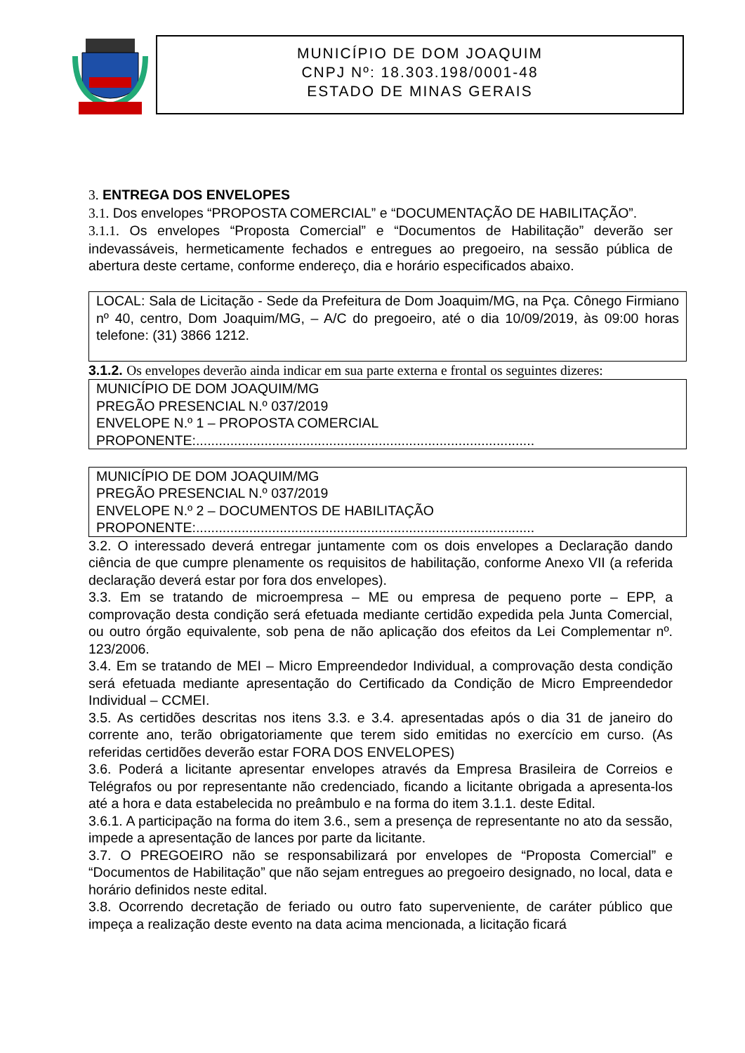MUNICÍPIO DE DOM JOAQUIM
CNPJ Nº: 18.303.198/0001-48
ESTADO DE MINAS GERAIS
3. ENTREGA DOS ENVELOPES
3.1. Dos envelopes “PROPOSTA COMERCIAL” e “DOCUMENTAÇÃO DE HABILITAÇÃO”.
3.1.1. Os envelopes “Proposta Comercial” e “Documentos de Habilitação” deverão ser indevassáveis, hermeticamente fechados e entregues ao pregoeiro, na sessão pública de abertura deste certame, conforme endereço, dia e horário especificados abaixo.
LOCAL: Sala de Licitação - Sede da Prefeitura de Dom Joaquim/MG, na Pça. Cônego Firmiano nº 40, centro, Dom Joaquim/MG, – A/C do pregoeiro, até o dia 10/09/2019, às 09:00 horas telefone: (31) 3866 1212.
3.1.2. Os envelopes deverão ainda indicar em sua parte externa e frontal os seguintes dizeres:
MUNICÍPIO DE DOM JOAQUIM/MG
PREGÃO PRESENCIAL N.º 037/2019
ENVELOPE N.º 1 – PROPOSTA COMERCIAL
PROPONENTE:.........................................................................................
MUNICÍPIO DE DOM JOAQUIM/MG
PREGÃO PRESENCIAL N.º 037/2019
ENVELOPE N.º 2 – DOCUMENTOS DE HABILITAÇÃO
PROPONENTE:.........................................................................................
3.2. O interessado deverá entregar juntamente com os dois envelopes a Declaração dando ciência de que cumpre plenamente os requisitos de habilitação, conforme Anexo VII (a referida declaração deverá estar por fora dos envelopes).
3.3. Em se tratando de microempresa – ME ou empresa de pequeno porte – EPP, a comprovação desta condição será efetuada mediante certidão expedida pela Junta Comercial, ou outro órgão equivalente, sob pena de não aplicação dos efeitos da Lei Complementar nº. 123/2006.
3.4. Em se tratando de MEI – Micro Empreendedor Individual, a comprovação desta condição será efetuada mediante apresentação do Certificado da Condição de Micro Empreendedor Individual – CCMEI.
3.5. As certidões descritas nos itens 3.3. e 3.4. apresentadas após o dia 31 de janeiro do corrente ano, terão obrigatoriamente que terem sido emitidas no exercício em curso. (As referidas certidões deverão estar FORA DOS ENVELOPES)
3.6. Poderá a licitante apresentar envelopes através da Empresa Brasileira de Correios e Telégrafos ou por representante não credenciado, ficando a licitante obrigada a apresenta-los até a hora e data estabelecida no preâmbulo e na forma do item 3.1.1. deste Edital.
3.6.1. A participação na forma do item 3.6., sem a presença de representante no ato da sessão, impede a apresentação de lances por parte da licitante.
3.7. O PREGOEIRO não se responsabilizará por envelopes de “Proposta Comercial” e “Documentos de Habilitação” que não sejam entregues ao pregoeiro designado, no local, data e horário definidos neste edital.
3.8. Ocorrendo decretação de feriado ou outro fato superveniente, de caráter público que impeça a realização deste evento na data acima mencionada, a licitação ficará